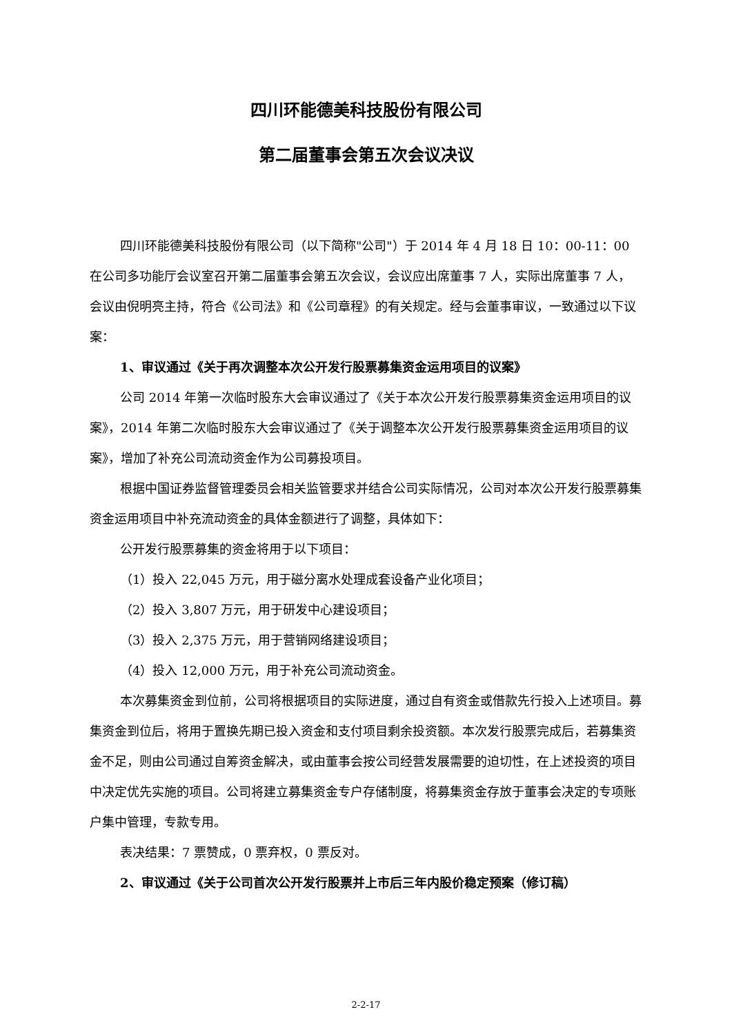四川环能德美科技股份有限公司
第二届董事会第五次会议决议
四川环能德美科技股份有限公司（以下简称"公司"）于 2014 年 4 月 18 日 10：00-11：00 在公司多功能厅会议室召开第二届董事会第五次会议，会议应出席董事 7 人，实际出席董事 7 人，会议由倪明亮主持，符合《公司法》和《公司章程》的有关规定。经与会董事审议，一致通过以下议案：
1、审议通过《关于再次调整本次公开发行股票募集资金运用项目的议案》
公司 2014 年第一次临时股东大会审议通过了《关于本次公开发行股票募集资金运用项目的议案》，2014 年第二次临时股东大会审议通过了《关于调整本次公开发行股票募集资金运用项目的议案》，增加了补充公司流动资金作为公司募投项目。
根据中国证券监督管理委员会相关监管要求并结合公司实际情况，公司对本次公开发行股票募集资金运用项目中补充流动资金的具体金额进行了调整，具体如下：
公开发行股票募集的资金将用于以下项目：
（1）投入 22,045 万元，用于磁分离水处理成套设备产业化项目；
（2）投入 3,807 万元，用于研发中心建设项目；
（3）投入 2,375 万元，用于营销网络建设项目；
（4）投入 12,000 万元，用于补充公司流动资金。
本次募集资金到位前，公司将根据项目的实际进度，通过自有资金或借款先行投入上述项目。募集资金到位后，将用于置换先期已投入资金和支付项目剩余投资额。本次发行股票完成后，若募集资金不足，则由公司通过自筹资金解决，或由董事会按公司经营发展需要的迫切性，在上述投资的项目中决定优先实施的项目。公司将建立募集资金专户存储制度，将募集资金存放于董事会决定的专项账户集中管理，专款专用。
表决结果：7 票赞成，0 票弃权，0 票反对。
2、审议通过《关于公司首次公开发行股票并上市后三年内股价稳定预案（修订稿）
2-2-17